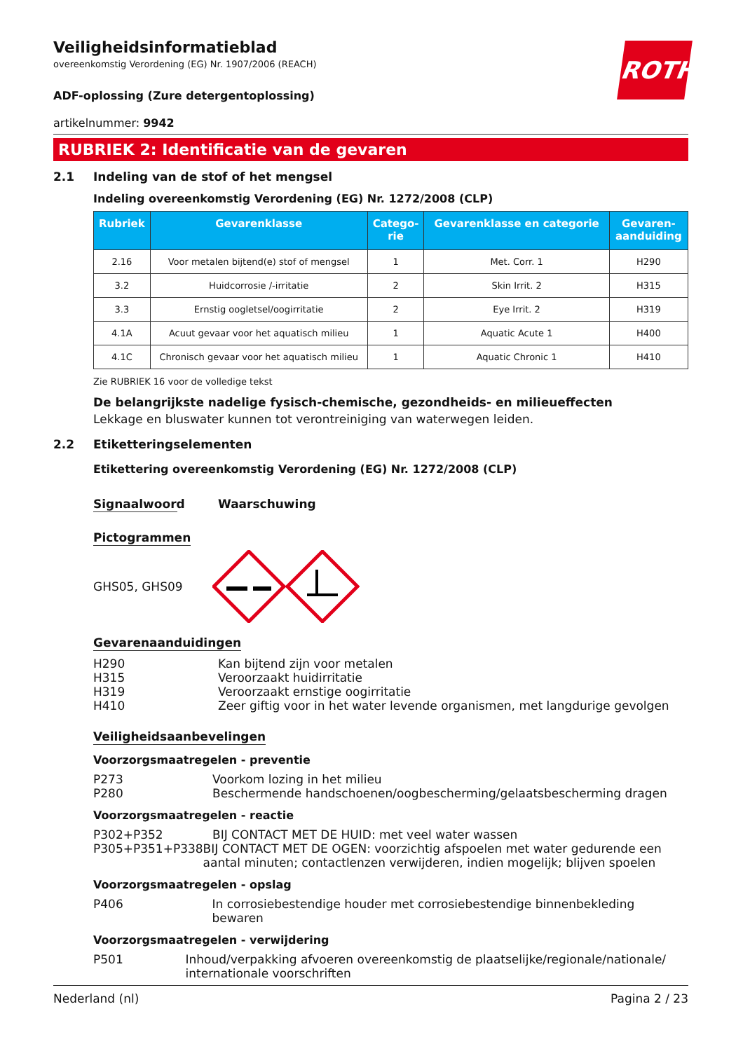ROTH
Veiligheidsinformatieblad
overeenkomstig Verordening (EG) Nr. 1907/2006 (REACH)
ADF-oplossing (Zure detergentoplossing)
artikelnummer: 9942
RUBRIEK 2: Identificatie van de gevaren
2.1 Indeling van de stof of het mengsel
Indeling overeenkomstig Verordening (EG) Nr. 1272/2008 (CLP)
| Rubriek | Gevarenklasse | Catego- rie | Gevarenklasse en categorie | Gevaren- aanduiding |
| --- | --- | --- | --- | --- |
| 2.16 | Voor metalen bijtend(e) stof of mengsel | 1 | Met. Corr. 1 | H290 |
| 3.2 | Huidcorrosie /-irritatie | 2 | Skin Irrit. 2 | H315 |
| 3.3 | Ernstig oogletsel/oogirritatie | 2 | Eye Irrit. 2 | H319 |
| 4.1A | Acuut gevaar voor het aquatisch milieu | 1 | Aquatic Acute 1 | H400 |
| 4.1C | Chronisch gevaar voor het aquatisch milieu | 1 | Aquatic Chronic 1 | H410 |
Zie RUBRIEK 16 voor de volledige tekst
De belangrijkste nadelige fysisch-chemische, gezondheids- en milieueffecten
Lekkage en bluswater kunnen tot verontreiniging van waterwegen leiden.
2.2 Etiketteringselementen
Etikettering overeenkomstig Verordening (EG) Nr. 1272/2008 (CLP)
Signaalwoord Waarschuwing
Pictogrammen
GHS05, GHS09
Gevarenaanduidingen
H290 Kan bijtend zijn voor metalen
H315 Veroorzaakt huidirritatie
H319 Veroorzaakt ernstige oogirritatie
H410 Zeer giftig voor in het water levende organismen, met langdurige gevolgen
Veiligheidsaanbevelingen
Voorzorgsmaatregelen - preventie
P273 Voorkom lozing in het milieu
P280 Beschermende handschoenen/oogbescherming/gelaatsbescherming dragen
Voorzorgsmaatregelen - reactie
P302+P352 BIJ CONTACT MET DE HUID: met veel water wassen
P305+P351+P338 BIJ CONTACT MET DE OGEN: voorzichtig afspoelen met water gedurende een aantal minuten; contactlenzen verwijderen, indien mogelijk; blijven spoelen
Voorzorgsmaatregelen - opslag
P406 In corrosiebestendige houder met corrosiebestendige binnenbekleding bewaren
Voorzorgsmaatregelen - verwijdering
P501 Inhoud/verpakking afvoeren overeenkomstig de plaatselijke/regionale/nationale/ internationale voorschriften
Nederland (nl) Pagina 2 / 23